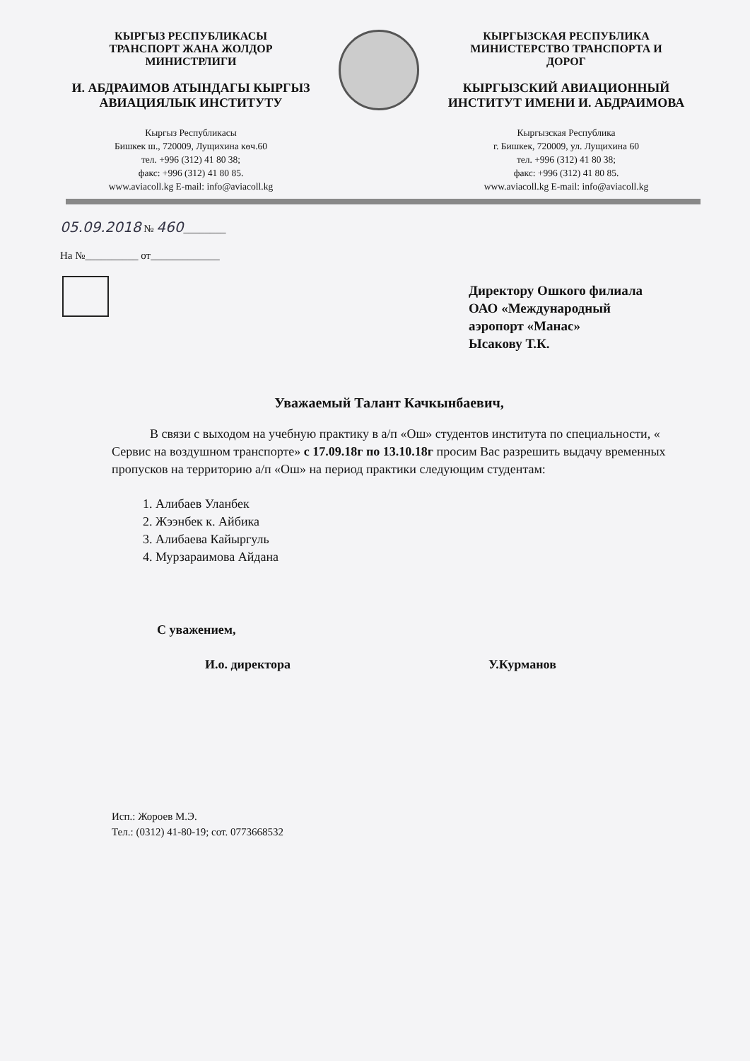КЫРГЫЗ РЕСПУБЛИКАСЫ
ТРАНСПОРТ ЖАНА ЖОЛДОР
МИНИСТРЛИГИ
И. АБДРАИМОВ АТЫНДАГЫ КЫРГЫЗ
АВИАЦИЯЛЫК ИНСТИТУТУ
Кыргыз Республикасы
Бишкек ш., 720009, Лущихина көч.60
тел. +996 (312) 41 80 38;
факс: +996 (312) 41 80 85.
www.aviacoll.kg E-mail: info@aviacoll.kg
КЫРГЫЗСКАЯ РЕСПУБЛИКА
МИНИСТЕРСТВО ТРАНСПОРТА И
ДОРОГ
КЫРГЫЗСКИЙ АВИАЦИОННЫЙ
ИНСТИТУТ ИМЕНИ И. АБДРАИМОВА
Кыргызская Республика
г. Бишкек, 720009, ул. Лущихина 60
тел. +996 (312) 41 80 38;
факс: +996 (312) 41 80 85.
www.aviacoll.kg E-mail: info@aviacoll.kg
05.09.2018 № 460________
На №__________ от_____________
Директору Ошкого филиала
ОАО «Международный
аэропорт «Манас»
Ысакову Т.К.
Уважаемый Талант Качкынбаевич,
В связи с выходом на учебную практику в а/п «Ош» студентов института по специальности, « Сервис на воздушном транспорте» с 17.09.18г по 13.10.18г просим Вас разрешить выдачу временных пропусков на территорию а/п «Ош» на период практики следующим студентам:
1. Алибаев Уланбек
2. Жээнбек к. Айбика
3. Алибаева Кайыргуль
4. Мурзараимова Айдана
С уважением,
И.о. директора У.Курманов
Исп.: Жороев М.Э.
Тел.: (0312) 41-80-19; сот. 0773668532